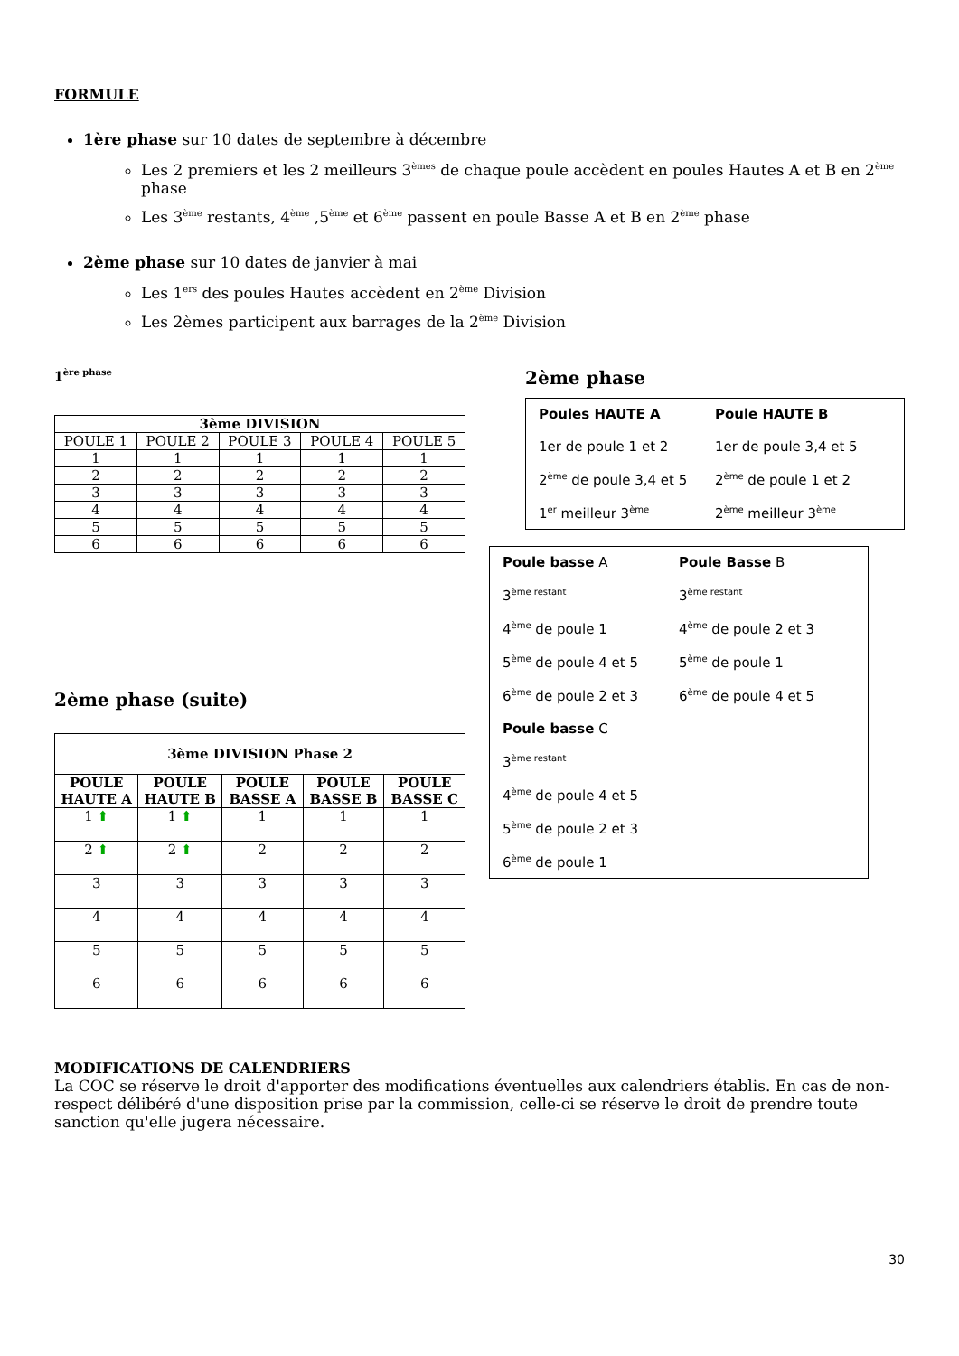FORMULE
1ère phase sur 10 dates de septembre à décembre
Les 2 premiers et les 2 meilleurs 3<sup>èmes</sup> de chaque poule accèdent en poules Hautes A et B en 2<sup>ème</sup> phase
Les 3<sup>ème</sup> restants, 4<sup>ème</sup> ,5<sup>ème</sup> et 6<sup>ème</sup> passent en poule Basse A et B en 2<sup>ème</sup> phase
2ème phase sur 10 dates de janvier à mai
Les 1<sup>ers</sup> des poules Hautes accèdent en 2<sup>ème</sup> Division
Les 2èmes participent aux barrages de la 2<sup>ème</sup> Division
1<sup>ère phase</sup>
| 3ème DIVISION | | | | |
| --- | --- | --- | --- | --- |
| POULE 1 | POULE 2 | POULE 3 | POULE 4 | POULE 5 |
| 1 | 1 | 1 | 1 | 1 |
| 2 | 2 | 2 | 2 | 2 |
| 3 | 3 | 3 | 3 | 3 |
| 4 | 4 | 4 | 4 | 4 |
| 5 | 5 | 5 | 5 | 5 |
| 6 | 6 | 6 | 6 | 6 |
2ème phase (suite)
| 3ème DIVISION Phase 2 | | | | |
| --- | --- | --- | --- | --- |
| POULE HAUTE A | POULE HAUTE B | POULE BASSE A | POULE BASSE B | POULE BASSE C |
| 1 ⬆ | 1 ⬆ | 1 | 1 | 1 |
| 2 ⬆ | 2 ⬆ | 2 | 2 | 2 |
| 3 | 3 | 3 | 3 | 3 |
| 4 | 4 | 4 | 4 | 4 |
| 5 | 5 | 5 | 5 | 5 |
| 6 | 6 | 6 | 6 | 6 |
2ème phase
Poules HAUTE A Poule HAUTE B 1er de poule 1 et 2 1er de poule 3,4 et 5 2<sup>ème</sup> de poule 3,4 et 5 2<sup>ème</sup> de poule 1 et 2 1<sup>er</sup> meilleur 3<sup>ème</sup> 2<sup>ème</sup> meilleur 3<sup>ème</sup>
Poule basse A Poule Basse B 3<sup>ème restant</sup> 3<sup>ème restant</sup> 4<sup>ème</sup> de poule 1 4<sup>ème</sup> de poule 2 et 3 5<sup>ème</sup> de poule 4 et 5 5<sup>ème</sup> de poule 1 6<sup>ème</sup> de poule 2 et 3 6<sup>ème</sup> de poule 4 et 5 Poule basse C 3<sup>ème restant</sup> 4<sup>ème</sup> de poule 4 et 5 5<sup>ème</sup> de poule 2 et 3 6<sup>ème</sup> de poule 1
MODIFICATIONS DE CALENDRIERS
La COC se réserve le droit d'apporter des modifications éventuelles aux calendriers établis. En cas de non-respect délibéré d'une disposition prise par la commission, celle-ci se réserve le droit de prendre toute sanction qu'elle jugera nécessaire.
30